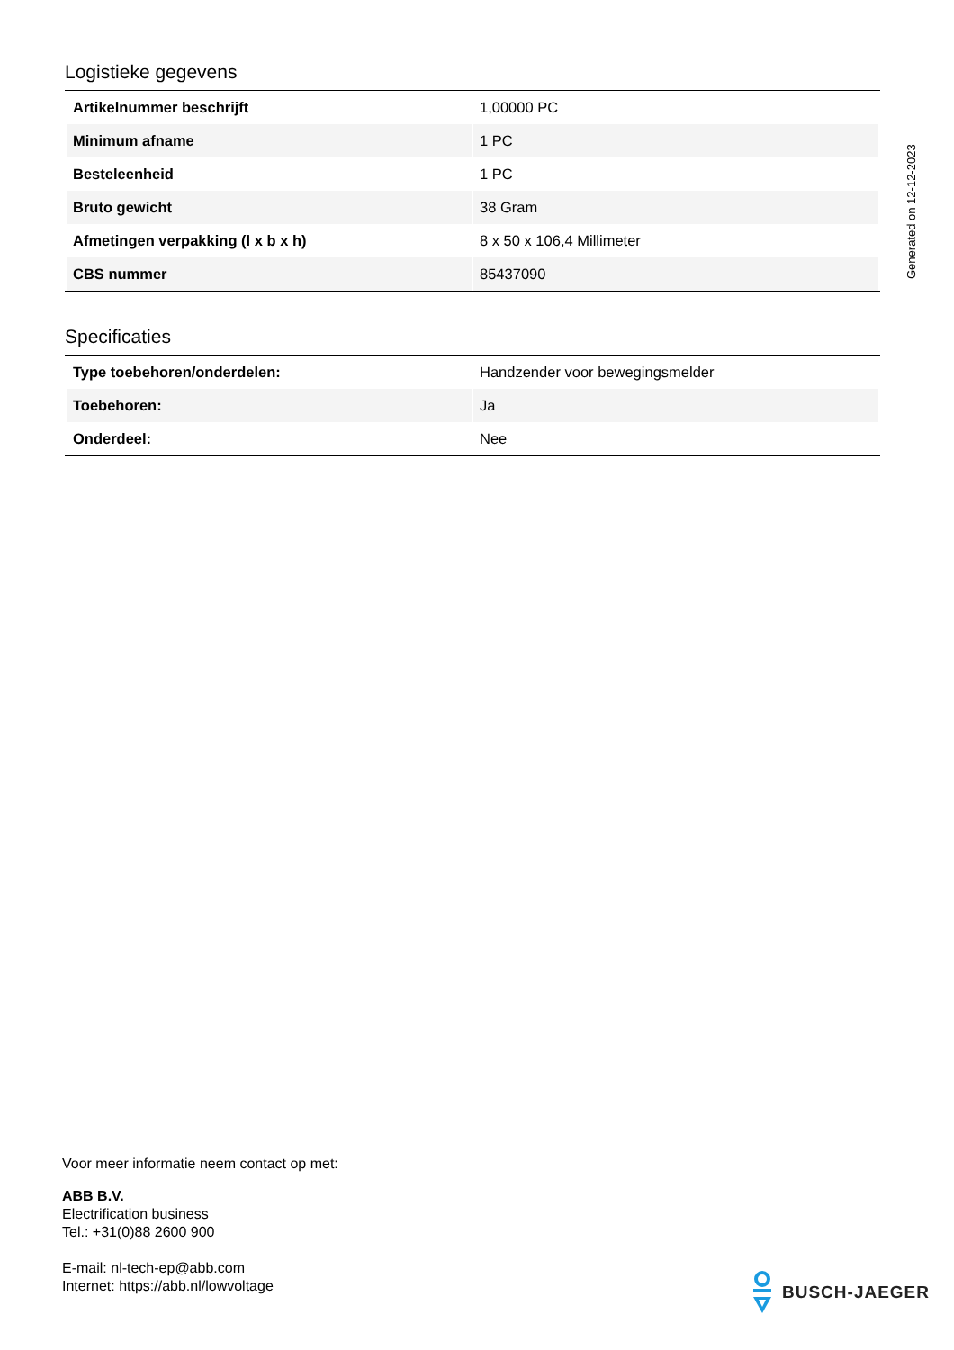Logistieke gegevens
| Artikelnummer beschrijft | 1,00000 PC |
| Minimum afname | 1 PC |
| Besteleenheid | 1 PC |
| Bruto gewicht | 38 Gram |
| Afmetingen verpakking (l x b x h) | 8 x 50 x 106,4 Millimeter |
| CBS nummer | 85437090 |
Specificaties
| Type toebehoren/onderdelen: | Handzender voor bewegingsmelder |
| Toebehoren: | Ja |
| Onderdeel: | Nee |
Generated on 12-12-2023
Voor meer informatie neem contact op met:
ABB B.V.
Electrification business
Tel.: +31(0)88 2600 900
E-mail: nl-tech-ep@abb.com
Internet: https://abb.nl/lowvoltage
BUSCH-JAEGER